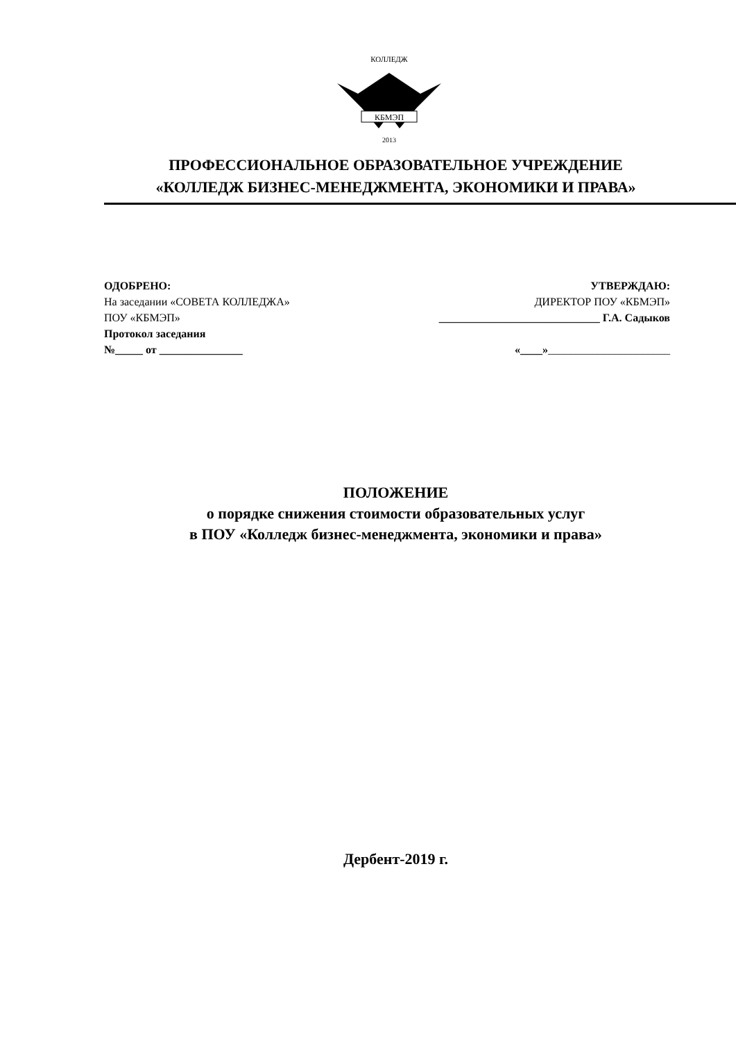КОЛЛЕДЖ
КБМЭП
2013
ПРОФЕССИОНАЛЬНОЕ ОБРАЗОВАТЕЛЬНОЕ УЧРЕЖДЕНИЕ
«КОЛЛЕДЖ БИЗНЕС-МЕНЕДЖМЕНТА, ЭКОНОМИКИ И ПРАВА»
ОДОБРЕНО:
На заседании «СОВЕТА КОЛЛЕДЖА»
ПОУ «КБМЭП»
Протокол заседания
№_____ от _______________
УТВЕРЖДАЮ:
ДИРЕКТОР ПОУ «КБМЭП»
_____________________________ Г.А. Садыков
«____»______________________
ПОЛОЖЕНИЕ
о порядке снижения стоимости образовательных услуг
в ПОУ «Колледж бизнес-менеджмента, экономики и права»
Дербент-2019 г.